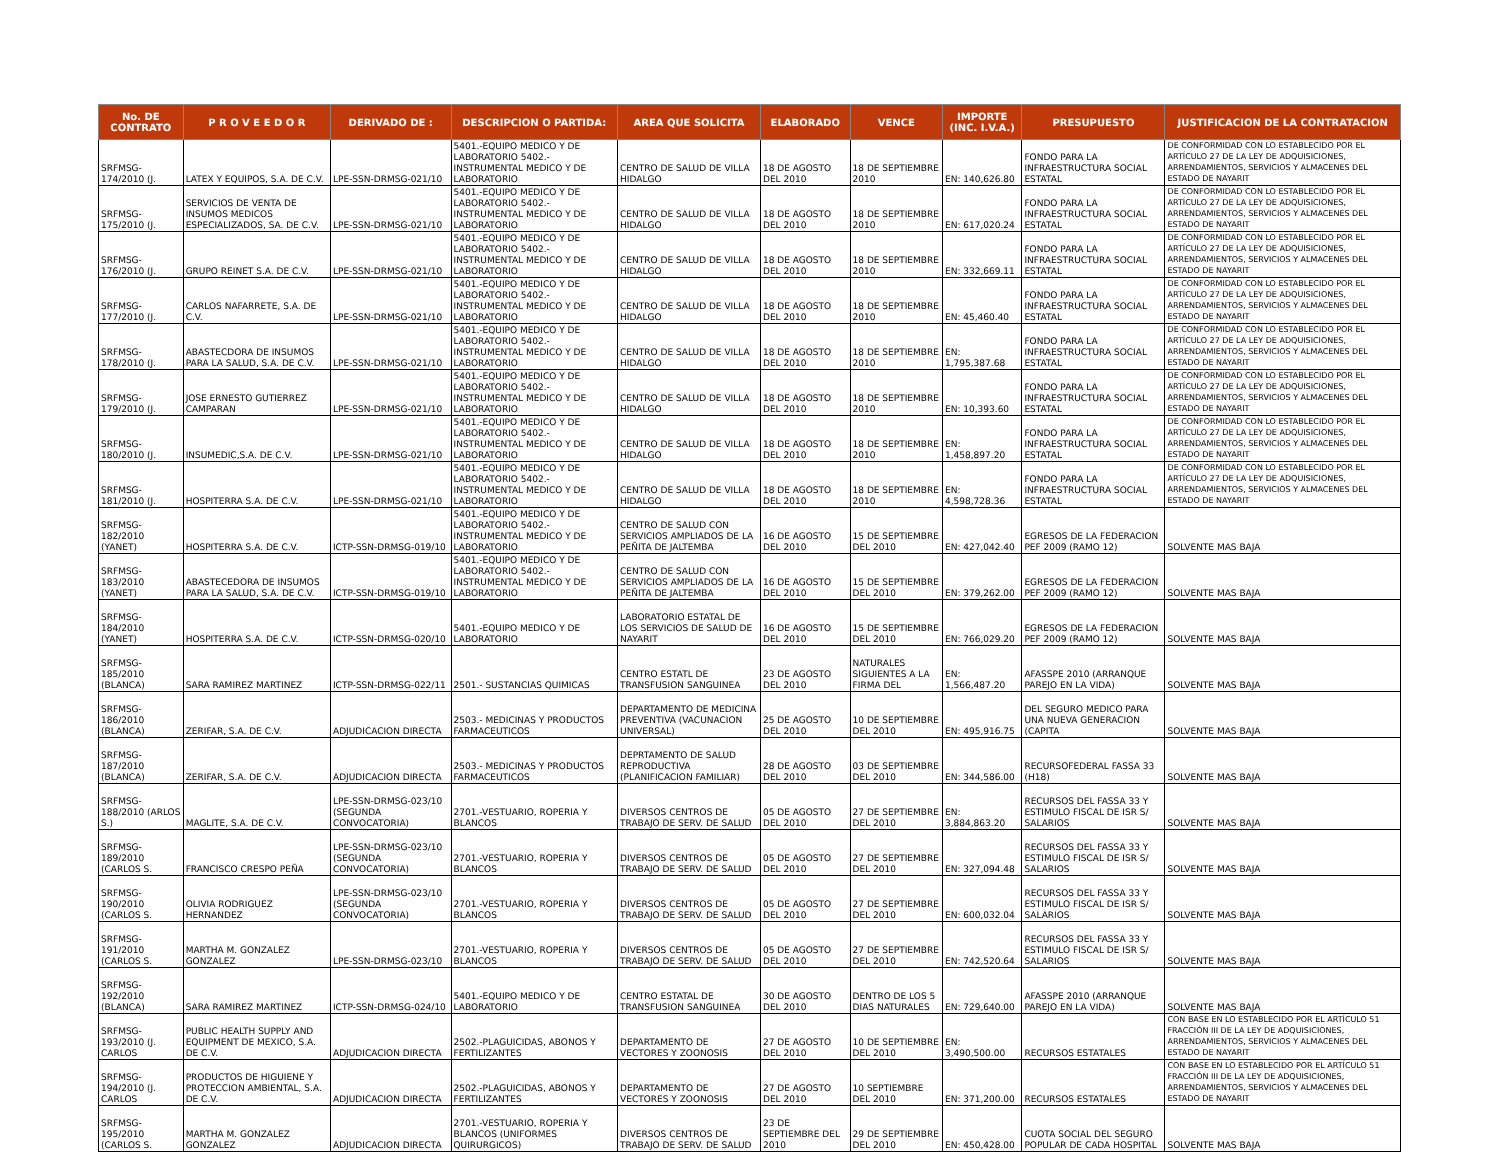| No. DE CONTRATO | P R O V E E D O R | DERIVADO DE : | DESCRIPCION O PARTIDA: | AREA QUE SOLICITA | ELABORADO | VENCE | IMPORTE (INC. I.V.A.) | PRESUPUESTO | JUSTIFICACION DE LA CONTRATACION |
| --- | --- | --- | --- | --- | --- | --- | --- | --- | --- |
| SRFMSG-174/2010 (J. | LATEX Y EQUIPOS, S.A. DE C.V. | LPE-SSN-DRMSG-021/10 | 5401.-EQUIPO MEDICO Y DE LABORATORIO 5402.- INSTRUMENTAL MEDICO Y DE LABORATORIO | CENTRO DE SALUD DE VILLA HIDALGO | 18 DE AGOSTO DEL 2010 | 18 DE SEPTIEMBRE 2010 | EN: 140,626.80 | FONDO PARA LA INFRAESTRUCTURA SOCIAL ESTATAL | DE CONFORMIDAD CON LO ESTABLECIDO POR EL ARTÍCULO 27 DE LA LEY DE ADQUISICIONES, ARRENDAMIENTOS, SERVICIOS Y ALMACENES DEL ESTADO DE NAYARIT |
| SRFMSG-175/2010 (J. | SERVICIOS DE VENTA DE INSUMOS MEDICOS ESPECIALIZADOS, SA. DE C.V. | LPE-SSN-DRMSG-021/10 | 5401.-EQUIPO MEDICO Y DE LABORATORIO 5402.- INSTRUMENTAL MEDICO Y DE LABORATORIO | CENTRO DE SALUD DE VILLA HIDALGO | 18 DE AGOSTO DEL 2010 | 18 DE SEPTIEMBRE 2010 | EN: 617,020.24 | FONDO PARA LA INFRAESTRUCTURA SOCIAL ESTATAL | DE CONFORMIDAD CON LO ESTABLECIDO POR EL ARTÍCULO 27 DE LA LEY DE ADQUISICIONES, ARRENDAMIENTOS, SERVICIOS Y ALMACENES DEL ESTADO DE NAYARIT |
| SRFMSG-176/2010 (J. | GRUPO REINET S.A. DE C.V. | LPE-SSN-DRMSG-021/10 | 5401.-EQUIPO MEDICO Y DE LABORATORIO 5402.- INSTRUMENTAL MEDICO Y DE LABORATORIO | CENTRO DE SALUD DE VILLA HIDALGO | 18 DE AGOSTO DEL 2010 | 18 DE SEPTIEMBRE 2010 | EN: 332,669.11 | FONDO PARA LA INFRAESTRUCTURA SOCIAL ESTATAL | DE CONFORMIDAD CON LO ESTABLECIDO POR EL ARTÍCULO 27 DE LA LEY DE ADQUISICIONES, ARRENDAMIENTOS, SERVICIOS Y ALMACENES DEL ESTADO DE NAYARIT |
| SRFMSG-177/2010 (J. | CARLOS NAFARRETE, S.A. DE C.V. | LPE-SSN-DRMSG-021/10 | 5401.-EQUIPO MEDICO Y DE LABORATORIO 5402.- INSTRUMENTAL MEDICO Y DE LABORATORIO | CENTRO DE SALUD DE VILLA HIDALGO | 18 DE AGOSTO DEL 2010 | 18 DE SEPTIEMBRE 2010 | EN: 45,460.40 | FONDO PARA LA INFRAESTRUCTURA SOCIAL ESTATAL | DE CONFORMIDAD CON LO ESTABLECIDO POR EL ARTÍCULO 27 DE LA LEY DE ADQUISICIONES, ARRENDAMIENTOS, SERVICIOS Y ALMACENES DEL ESTADO DE NAYARIT |
| SRFMSG-178/2010 (J. | ABASTECDORA DE INSUMOS PARA LA SALUD, S.A. DE C.V. | LPE-SSN-DRMSG-021/10 | 5401.-EQUIPO MEDICO Y DE LABORATORIO 5402.- INSTRUMENTAL MEDICO Y DE LABORATORIO | CENTRO DE SALUD DE VILLA HIDALGO | 18 DE AGOSTO DEL 2010 | 18 DE SEPTIEMBRE 2010 | EN: 1,795,387.68 | FONDO PARA LA INFRAESTRUCTURA SOCIAL ESTATAL | DE CONFORMIDAD CON LO ESTABLECIDO POR EL ARTÍCULO 27 DE LA LEY DE ADQUISICIONES, ARRENDAMIENTOS, SERVICIOS Y ALMACENES DEL ESTADO DE NAYARIT |
| SRFMSG-179/2010 (J. | JOSE ERNESTO GUTIERREZ CAMPARAN | LPE-SSN-DRMSG-021/10 | 5401.-EQUIPO MEDICO Y DE LABORATORIO 5402.- INSTRUMENTAL MEDICO Y DE LABORATORIO | CENTRO DE SALUD DE VILLA HIDALGO | 18 DE AGOSTO DEL 2010 | 18 DE SEPTIEMBRE 2010 | EN: 10,393.60 | FONDO PARA LA INFRAESTRUCTURA SOCIAL ESTATAL | DE CONFORMIDAD CON LO ESTABLECIDO POR EL ARTÍCULO 27 DE LA LEY DE ADQUISICIONES, ARRENDAMIENTOS, SERVICIOS Y ALMACENES DEL ESTADO DE NAYARIT |
| SRFMSG-180/2010 (J. | INSUMEDIC,S.A. DE C.V. | LPE-SSN-DRMSG-021/10 | 5401.-EQUIPO MEDICO Y DE LABORATORIO 5402.- INSTRUMENTAL MEDICO Y DE LABORATORIO | CENTRO DE SALUD DE VILLA HIDALGO | 18 DE AGOSTO DEL 2010 | 18 DE SEPTIEMBRE 2010 | EN: 1,458,897.20 | FONDO PARA LA INFRAESTRUCTURA SOCIAL ESTATAL | DE CONFORMIDAD CON LO ESTABLECIDO POR EL ARTÍCULO 27 DE LA LEY DE ADQUISICIONES, ARRENDAMIENTOS, SERVICIOS Y ALMACENES DEL ESTADO DE NAYARIT |
| SRFMSG-181/2010 (J. | HOSPITERRA S.A. DE C.V. | LPE-SSN-DRMSG-021/10 | 5401.-EQUIPO MEDICO Y DE LABORATORIO 5402.- INSTRUMENTAL MEDICO Y DE LABORATORIO | CENTRO DE SALUD DE VILLA HIDALGO | 18 DE AGOSTO DEL 2010 | 18 DE SEPTIEMBRE 2010 | EN: 4,598,728.36 | FONDO PARA LA INFRAESTRUCTURA SOCIAL ESTATAL | DE CONFORMIDAD CON LO ESTABLECIDO POR EL ARTÍCULO 27 DE LA LEY DE ADQUISICIONES, ARRENDAMIENTOS, SERVICIOS Y ALMACENES DEL ESTADO DE NAYARIT |
| SRFMSG-182/2010 (YANET) | HOSPITERRA S.A. DE C.V. | ICTP-SSN-DRMSG-019/10 | 5401.-EQUIPO MEDICO Y DE LABORATORIO 5402.- INSTRUMENTAL MEDICO Y DE LABORATORIO | CENTRO DE SALUD CON SERVICIOS AMPLIADOS DE LA PEÑITA DE JALTEMBA | 16 DE AGOSTO DEL 2010 | 15 DE SEPTIEMBRE DEL 2010 | EN: 427,042.40 | EGRESOS DE LA FEDERACION PEF 2009 (RAMO 12) | SOLVENTE MAS BAJA |
| SRFMSG-183/2010 (YANET) | ABASTECEDORA DE INSUMOS PARA LA SALUD, S.A. DE C.V. | ICTP-SSN-DRMSG-019/10 | 5401.-EQUIPO MEDICO Y DE LABORATORIO 5402.- INSTRUMENTAL MEDICO Y DE LABORATORIO | CENTRO DE SALUD CON SERVICIOS AMPLIADOS DE LA PEÑITA DE JALTEMBA | 16 DE AGOSTO DEL 2010 | 15 DE SEPTIEMBRE DEL 2010 | EN: 379,262.00 | EGRESOS DE LA FEDERACION PEF 2009 (RAMO 12) | SOLVENTE MAS BAJA |
| SRFMSG-184/2010 (YANET) | HOSPITERRA S.A. DE C.V. | ICTP-SSN-DRMSG-020/10 | 5401.-EQUIPO MEDICO Y DE LABORATORIO | LABORATORIO ESTATAL DE LOS SERVICIOS DE SALUD DE NAYARIT | 16 DE AGOSTO DEL 2010 | 15 DE SEPTIEMBRE DEL 2010 | EN: 766,029.20 | EGRESOS DE LA FEDERACION PEF 2009 (RAMO 12) | SOLVENTE MAS BAJA |
| SRFMSG-185/2010 (BLANCA) | SARA RAMIREZ MARTINEZ | ICTP-SSN-DRMSG-022/11 | 2501.- SUSTANCIAS QUIMICAS | CENTRO ESTATL DE TRANSFUSION SANGUINEA | 23 DE AGOSTO DEL 2010 | NATURALES SIGUIENTES A LA FIRMA DEL | EN: 1,566,487.20 | AFASSPE 2010 (ARRANQUE PAREJO EN LA VIDA) | SOLVENTE MAS BAJA |
| SRFMSG-186/2010 (BLANCA) | ZERIFAR, S.A. DE C.V. | ADJUDICACION DIRECTA | 2503.- MEDICINAS Y PRODUCTOS FARMACEUTICOS | DEPARTAMENTO DE MEDICINA PREVENTIVA (VACUNACION UNIVERSAL) | 25 DE AGOSTO DEL 2010 | 10 DE SEPTIEMBRE DEL 2010 | EN: 495,916.75 | DEL SEGURO MEDICO PARA UNA NUEVA GENERACION (CAPITA | SOLVENTE MAS BAJA |
| SRFMSG-187/2010 (BLANCA) | ZERIFAR, S.A. DE C.V. | ADJUDICACION DIRECTA | 2503.- MEDICINAS Y PRODUCTOS FARMACEUTICOS | DEPRTAMENTO DE SALUD REPRODUCTIVA (PLANIFICACION FAMILIAR) | 28 DE AGOSTO DEL 2010 | 03 DE SEPTIEMBRE DEL 2010 | EN: 344,586.00 | RECURSOFEDERAL FASSA 33 (H18) | SOLVENTE MAS BAJA |
| SRFMSG-188/2010 (ARLOS S.) | MAGLITE, S.A. DE C.V. | LPE-SSN-DRMSG-023/10 (SEGUNDA CONVOCATORIA) | 2701.-VESTUARIO, ROPERIA Y BLANCOS | DIVERSOS CENTROS DE TRABAJO DE SERV. DE SALUD | 05 DE AGOSTO DEL 2010 | 27 DE SEPTIEMBRE DEL 2010 | EN: 3,884,863.20 | RECURSOS DEL FASSA 33 Y ESTIMULO FISCAL DE ISR S/ SALARIOS | SOLVENTE MAS BAJA |
| SRFMSG-189/2010 (CARLOS S. | FRANCISCO CRESPO PEÑA | LPE-SSN-DRMSG-023/10 (SEGUNDA CONVOCATORIA) | 2701.-VESTUARIO, ROPERIA Y BLANCOS | DIVERSOS CENTROS DE TRABAJO DE SERV. DE SALUD | 05 DE AGOSTO DEL 2010 | 27 DE SEPTIEMBRE DEL 2010 | EN: 327,094.48 | RECURSOS DEL FASSA 33 Y ESTIMULO FISCAL DE ISR S/ SALARIOS | SOLVENTE MAS BAJA |
| SRFMSG-190/2010 (CARLOS S. | OLIVIA RODRIGUEZ HERNANDEZ | LPE-SSN-DRMSG-023/10 (SEGUNDA CONVOCATORIA) | 2701.-VESTUARIO, ROPERIA Y BLANCOS | DIVERSOS CENTROS DE TRABAJO DE SERV. DE SALUD | 05 DE AGOSTO DEL 2010 | 27 DE SEPTIEMBRE DEL 2010 | EN: 600,032.04 | RECURSOS DEL FASSA 33 Y ESTIMULO FISCAL DE ISR S/ SALARIOS | SOLVENTE MAS BAJA |
| SRFMSG-191/2010 (CARLOS S. | MARTHA M. GONZALEZ GONZALEZ | LPE-SSN-DRMSG-023/10 | 2701.-VESTUARIO, ROPERIA Y BLANCOS | DIVERSOS CENTROS DE TRABAJO DE SERV. DE SALUD | 05 DE AGOSTO DEL 2010 | 27 DE SEPTIEMBRE DEL 2010 | EN: 742,520.64 | RECURSOS DEL FASSA 33 Y ESTIMULO FISCAL DE ISR S/ SALARIOS | SOLVENTE MAS BAJA |
| SRFMSG-192/2010 (BLANCA) | SARA RAMIREZ MARTINEZ | ICTP-SSN-DRMSG-024/10 | 5401.-EQUIPO MEDICO Y DE LABORATORIO | CENTRO ESTATAL DE TRANSFUSION SANGUINEA | 30 DE AGOSTO DEL 2010 | DENTRO DE LOS 5 DIAS NATURALES | EN: 729,640.00 | AFASSPE 2010 (ARRANQUE PAREJO EN LA VIDA) | SOLVENTE MAS BAJA |
| SRFMSG-193/2010 (J. CARLOS | PUBLIC HEALTH SUPPLY AND EQUIPMENT DE MEXICO, S.A. DE C.V. | ADJUDICACION DIRECTA | 2502.-PLAGUICIDAS, ABONOS Y FERTILIZANTES | DEPARTAMENTO DE VECTORES Y ZOONOSIS | 27 DE AGOSTO DEL 2010 | 10 DE SEPTIEMBRE DEL 2010 | EN: 3,490,500.00 | RECURSOS ESTATALES | CON BASE EN LO ESTABLECIDO POR EL ARTÍCULO 51 FRACCIÓN III DE LA LEY DE ADQUISICIONES, ARRENDAMIENTOS, SERVICIOS Y ALMACENES DEL ESTADO DE NAYARIT |
| SRFMSG-194/2010 (J. CARLOS | PRODUCTOS DE HIGUIENE Y PROTECCION AMBIENTAL, S.A. DE C.V. | ADJUDICACION DIRECTA | 2502.-PLAGUICIDAS, ABONOS Y FERTILIZANTES | DEPARTAMENTO DE VECTORES Y ZOONOSIS | 27 DE AGOSTO DEL 2010 | 10 SEPTIEMBRE DEL 2010 | EN: 371,200.00 | RECURSOS ESTATALES | CON BASE EN LO ESTABLECIDO POR EL ARTÍCULO 51 FRACCIÓN III DE LA LEY DE ADQUISICIONES, ARRENDAMIENTOS, SERVICIOS Y ALMACENES DEL ESTADO DE NAYARIT |
| SRFMSG-195/2010 (CARLOS S. | MARTHA M. GONZALEZ GONZALEZ | ADJUDICACION DIRECTA | 2701.-VESTUARIO, ROPERIA Y BLANCOS (UNIFORMES QUIRURGICOS) | DIVERSOS CENTROS DE TRABAJO DE SERV. DE SALUD | 23 DE SEPTIEMBRE DEL 2010 | 29 DE SEPTIEMBRE DEL 2010 | EN: 450,428.00 | CUOTA SOCIAL DEL SEGURO POPULAR DE CADA HOSPITAL | SOLVENTE MAS BAJA |